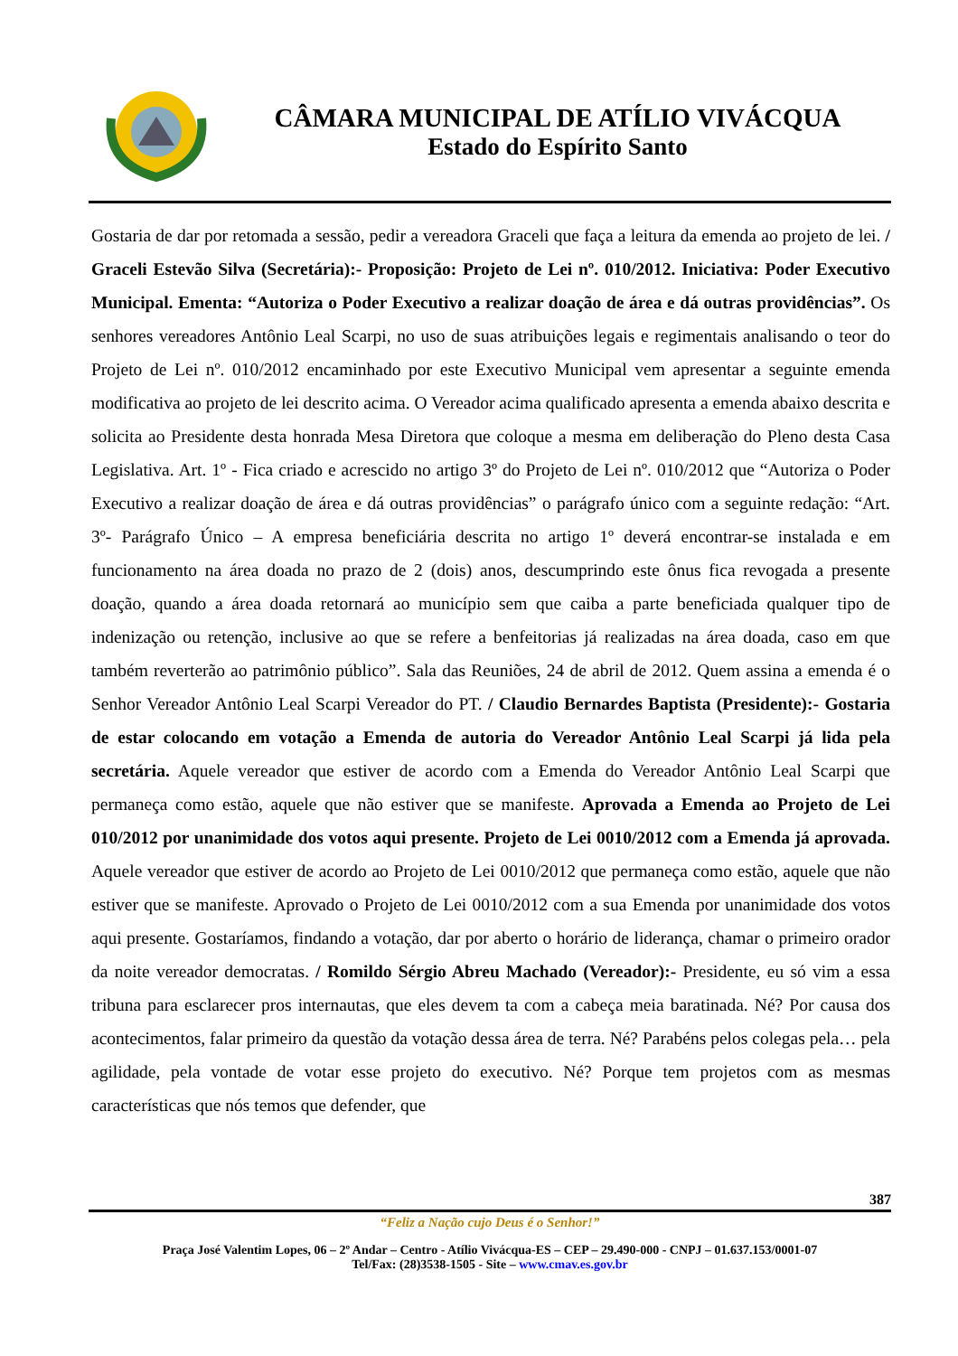CÂMARA MUNICIPAL DE ATÍLIO VIVÁCQUA
Estado do Espírito Santo
Gostaria de dar por retomada a sessão, pedir a vereadora Graceli que faça a leitura da emenda ao projeto de lei. / Graceli Estevão Silva (Secretária):- Proposição: Projeto de Lei nº. 010/2012. Iniciativa: Poder Executivo Municipal. Ementa: “Autoriza o Poder Executivo a realizar doação de área e dá outras providências”. Os senhores vereadores Antônio Leal Scarpi, no uso de suas atribuições legais e regimentais analisando o teor do Projeto de Lei nº. 010/2012 encaminhado por este Executivo Municipal vem apresentar a seguinte emenda modificativa ao projeto de lei descrito acima. O Vereador acima qualificado apresenta a emenda abaixo descrita e solicita ao Presidente desta honrada Mesa Diretora que coloque a mesma em deliberação do Pleno desta Casa Legislativa. Art. 1º - Fica criado e acrescido no artigo 3º do Projeto de Lei nº. 010/2012 que “Autoriza o Poder Executivo a realizar doação de área e dá outras providências” o parágrafo único com a seguinte redação: “Art. 3º- Parágrafo Único – A empresa beneficiária descrita no artigo 1º deverá encontrar-se instalada e em funcionamento na área doada no prazo de 2 (dois) anos, descumprindo este ônus fica revogada a presente doação, quando a área doada retornará ao município sem que caiba a parte beneficiada qualquer tipo de indenização ou retenção, inclusive ao que se refere a benfeitorias já realizadas na área doada, caso em que também reverterão ao patrimônio público”. Sala das Reuniões, 24 de abril de 2012. Quem assina a emenda é o Senhor Vereador Antônio Leal Scarpi Vereador do PT. / Claudio Bernardes Baptista (Presidente):- Gostaria de estar colocando em votação a Emenda de autoria do Vereador Antônio Leal Scarpi já lida pela secretária. Aquele vereador que estiver de acordo com a Emenda do Vereador Antônio Leal Scarpi que permaneça como estão, aquele que não estiver que se manifeste. Aprovada a Emenda ao Projeto de Lei 010/2012 por unanimidade dos votos aqui presente. Projeto de Lei 0010/2012 com a Emenda já aprovada. Aquele vereador que estiver de acordo ao Projeto de Lei 0010/2012 que permaneça como estão, aquele que não estiver que se manifeste. Aprovado o Projeto de Lei 0010/2012 com a sua Emenda por unanimidade dos votos aqui presente. Gostaríamos, findando a votação, dar por aberto o horário de liderança, chamar o primeiro orador da noite vereador democratas. / Romildo Sérgio Abreu Machado (Vereador):- Presidente, eu só vim a essa tribuna para esclarecer pros internautas, que eles devem ta com a cabeça meia baratinada. Né? Por causa dos acontecimentos, falar primeiro da questão da votação dessa área de terra. Né? Parabéns pelos colegas pela… pela agilidade, pela vontade de votar esse projeto do executivo. Né? Porque tem projetos com as mesmas características que nós temos que defender, que
387
“Feliz a Nação cujo Deus é o Senhor!”
Praça José Valentim Lopes, 06 – 2º Andar – Centro - Atílio Vivácqua-ES – CEP – 29.490-000 - CNPJ – 01.637.153/0001-07
Tel/Fax: (28)3538-1505 - Site – www.cmav.es.gov.br